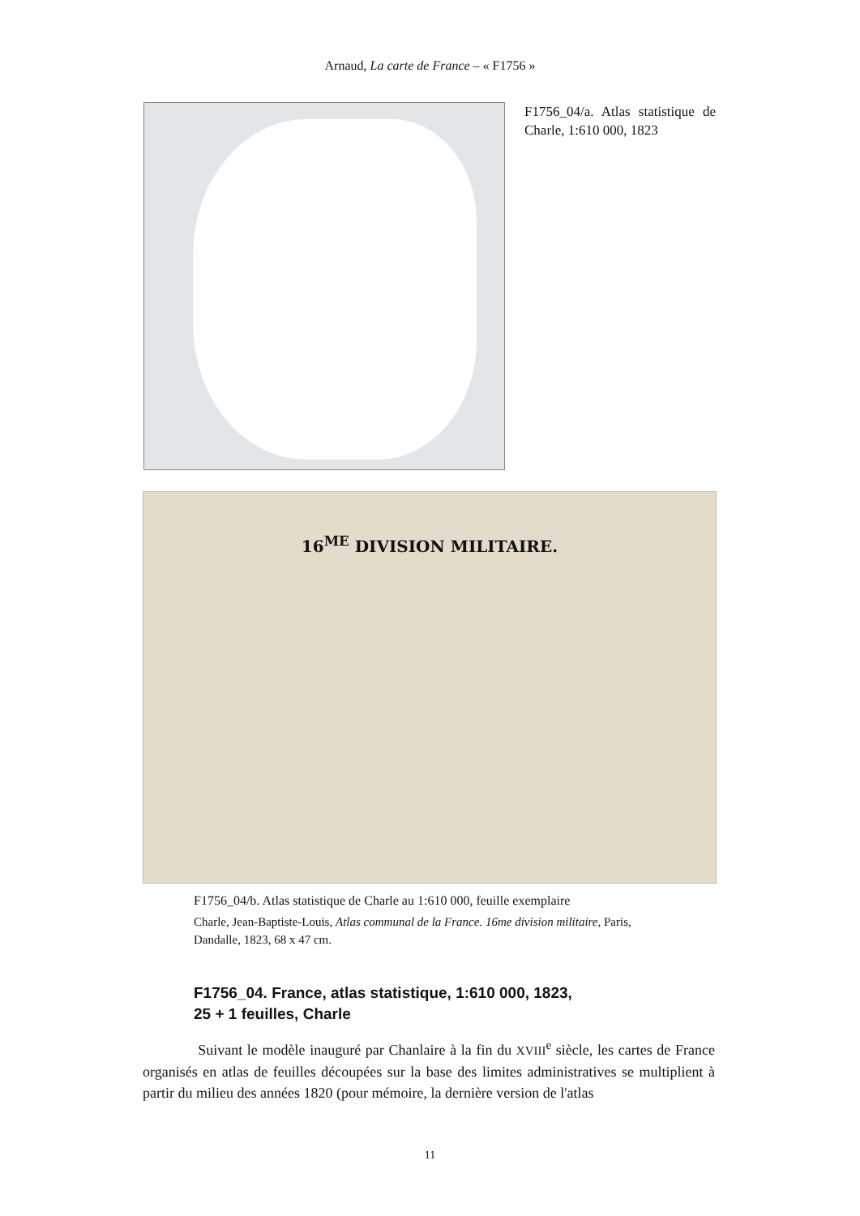Arnaud, La carte de France – « F1756 »
F1756_04/a. Atlas statistique de Charle, 1:610 000, 1823
16<sup>ME</sup> DIVISION MILITAIRE.
F1756_04/b. Atlas statistique de Charle au 1:610 000, feuille exemplaire
Charle, Jean-Baptiste-Louis, Atlas communal de la France. 16me division militaire, Paris, Dandalle, 1823, 68 x 47 cm.
F1756_04. France, atlas statistique, 1:610 000, 1823,
25 + 1 feuilles, Charle
Suivant le modèle inauguré par Chanlaire à la fin du XVIII<sup>e</sup> siècle, les cartes de France organisés en atlas de feuilles découpées sur la base des limites administratives se multiplient à partir du milieu des années 1820 (pour mémoire, la dernière version de l'atlas
11